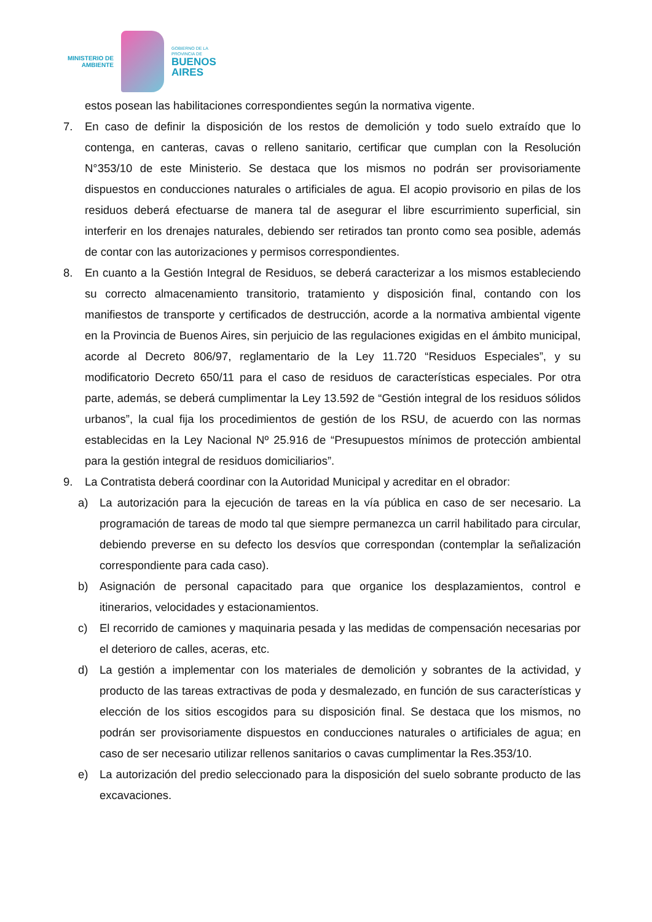MINISTERIO DE
AMBIENTE
GOBIERNO DE LA
PROVINCIA DE
BUENOS
AIRES
estos posean las habilitaciones correspondientes según la normativa vigente.
7. En caso de definir la disposición de los restos de demolición y todo suelo extraído que lo contenga, en canteras, cavas o relleno sanitario, certificar que cumplan con la Resolución N°353/10 de este Ministerio. Se destaca que los mismos no podrán ser provisoriamente dispuestos en conducciones naturales o artificiales de agua. El acopio provisorio en pilas de los residuos deberá efectuarse de manera tal de asegurar el libre escurrimiento superficial, sin interferir en los drenajes naturales, debiendo ser retirados tan pronto como sea posible, además de contar con las autorizaciones y permisos correspondientes.
8. En cuanto a la Gestión Integral de Residuos, se deberá caracterizar a los mismos estableciendo su correcto almacenamiento transitorio, tratamiento y disposición final, contando con los manifiestos de transporte y certificados de destrucción, acorde a la normativa ambiental vigente en la Provincia de Buenos Aires, sin perjuicio de las regulaciones exigidas en el ámbito municipal, acorde al Decreto 806/97, reglamentario de la Ley 11.720 “Residuos Especiales”, y su modificatorio Decreto 650/11 para el caso de residuos de características especiales. Por otra parte, además, se deberá cumplimentar la Ley 13.592 de “Gestión integral de los residuos sólidos urbanos”, la cual fija los procedimientos de gestión de los RSU, de acuerdo con las normas establecidas en la Ley Nacional Nº 25.916 de “Presupuestos mínimos de protección ambiental para la gestión integral de residuos domiciliarios”.
9. La Contratista deberá coordinar con la Autoridad Municipal y acreditar en el obrador:
a) La autorización para la ejecución de tareas en la vía pública en caso de ser necesario. La programación de tareas de modo tal que siempre permanezca un carril habilitado para circular, debiendo preverse en su defecto los desvíos que correspondan (contemplar la señalización correspondiente para cada caso).
b) Asignación de personal capacitado para que organice los desplazamientos, control e itinerarios, velocidades y estacionamientos.
c) El recorrido de camiones y maquinaria pesada y las medidas de compensación necesarias por el deterioro de calles, aceras, etc.
d) La gestión a implementar con los materiales de demolición y sobrantes de la actividad, y producto de las tareas extractivas de poda y desmalezado, en función de sus características y elección de los sitios escogidos para su disposición final. Se destaca que los mismos, no podrán ser provisoriamente dispuestos en conducciones naturales o artificiales de agua; en caso de ser necesario utilizar rellenos sanitarios o cavas cumplimentar la Res.353/10.
e) La autorización del predio seleccionado para la disposición del suelo sobrante producto de las excavaciones.